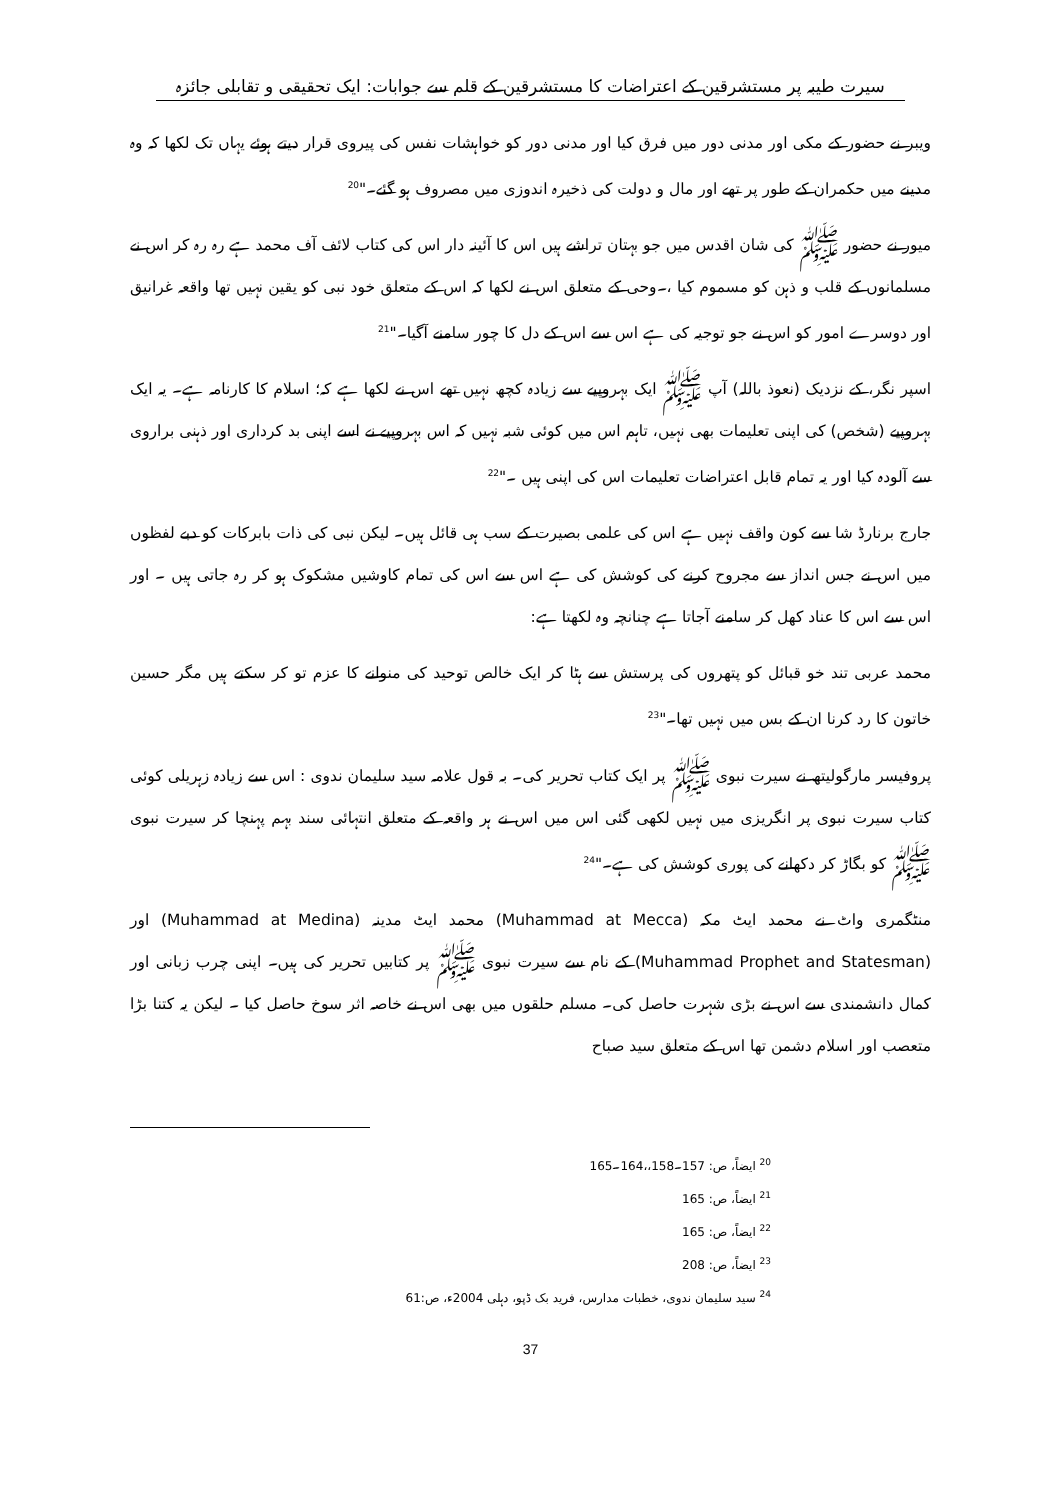سیرت طیبہ پر مستشرقین کے اعتراضات کا مستشرقین کے قلم سے جوابات: ایک تحقیقی و تقابلی جائزہ
ویبر نے حضور کے مکی اور مدنی دور میں فرق کیا اور مدنی دور کو خواہشات نفس کی پیروی قرار دیتے ہوئے یہاں تک لکھا کہ وہ مدینے میں حکمران کے طور پر تھے اور مال و دولت کی ذخیرہ اندوزی میں مصروف ہو گئے۔"<sup>20</sup>
میور نے حضور ﷺ کی شان اقدس میں جو بہتان تراشے ہیں اس کا آئینہ دار اس کی کتاب لائف آف محمد ہے رہ رہ کر اس نے مسلمانوں کے قلب و ذہن کو مسموم کیا ،۔وحی کے متعلق اس نے لکھا کہ اس کے متعلق خود نبی کو یقین نہیں تھا واقعہ غرانیق اور دوسرے امور کو اس نے جو توجیہ کی ہے اس سے اس کے دل کا چور سامنے آگیا۔"<sup>21</sup>
اسپر نگر، کے نزدیک (نعوذ باللہ) آپ ﷺ ایک بہروپیے سے زیادہ کچھ نہیں تھے اس نے لکھا ہے کہ؛ اسلام کا کارنامہ ہے۔ یہ ایک بہروپیے (شخص) کی اپنی تعلیمات بھی نہیں، تاہم اس میں کوئی شبہ نہیں کہ اس بہروپیے نے اسے اپنی بد کرداری اور ذہنی براروی سے آلودہ کیا اور یہ تمام قابل اعتراضات تعلیمات اس کی اپنی ہیں ۔"<sup>22</sup>
جارج برنارڈ شا سے کون واقف نہیں ہے اس کی علمی بصیرت کے سب ہی قائل ہیں۔ لیکن نبی کی ذات بابرکات کو دبے لفظوں میں اس نے جس انداز سے مجروح کرنے کی کوشش کی ہے اس سے اس کی تمام کاوشیں مشکوک ہو کر رہ جاتی ہیں ۔ اور اس سے اس کا عناد کھل کر سامنے آجاتا ہے چنانچہ وہ لکھتا ہے:
محمد عربی تند خو قبائل کو پتھروں کی پرستش سے ہٹا کر ایک خالص توحید کی منوانے کا عزم تو کر سکتے ہیں مگر حسین خاتون کا رد کرنا ان کے بس میں نہیں تھا۔"<sup>23</sup>
پروفیسر مارگولیتھ نے سیرت نبوی ﷺ پر ایک کتاب تحریر کی۔ بہ قول علامہ سید سلیمان ندوی : اس سے زیادہ زہریلی کوئی کتاب سیرت نبوی پر انگریزی میں نہیں لکھی گئی اس میں اس نے ہر واقعہ کے متعلق انتہائی سند بہم پہنچا کر سیرت نبوی ﷺ کو بگاڑ کر دکھانے کی پوری کوشش کی ہے۔"<sup>24</sup>
منٹگمری واٹ نے محمد ایٹ مکہ (Muhammad at Mecca) محمد ایٹ مدینہ (Muhammad at Medina) اور (Muhammad Prophet and Statesman) کے نام سے سیرت نبوی ﷺ پر کتابیں تحریر کی ہیں۔ اپنی چرب زبانی اور کمال دانشمندی سے اس نے بڑی شہرت حاصل کی۔ مسلم حلقوں میں بھی اس نے خاصہ اثر سوخ حاصل کیا ۔ لیکن یہ کتنا بڑا متعصب اور اسلام دشمن تھا اس کے متعلق سید صباح
<sup>20</sup> ایضاً، ص: 157۔158،،164۔165
<sup>21</sup> ایضاً، ص: 165
<sup>22</sup> ایضاً، ص: 165
<sup>23</sup> ایضاً، ص: 208
<sup>24</sup> سید سلیمان ندوی، خطبات مدارس، فرید بک ڈپو، دہلی 2004ء، ص:61
37